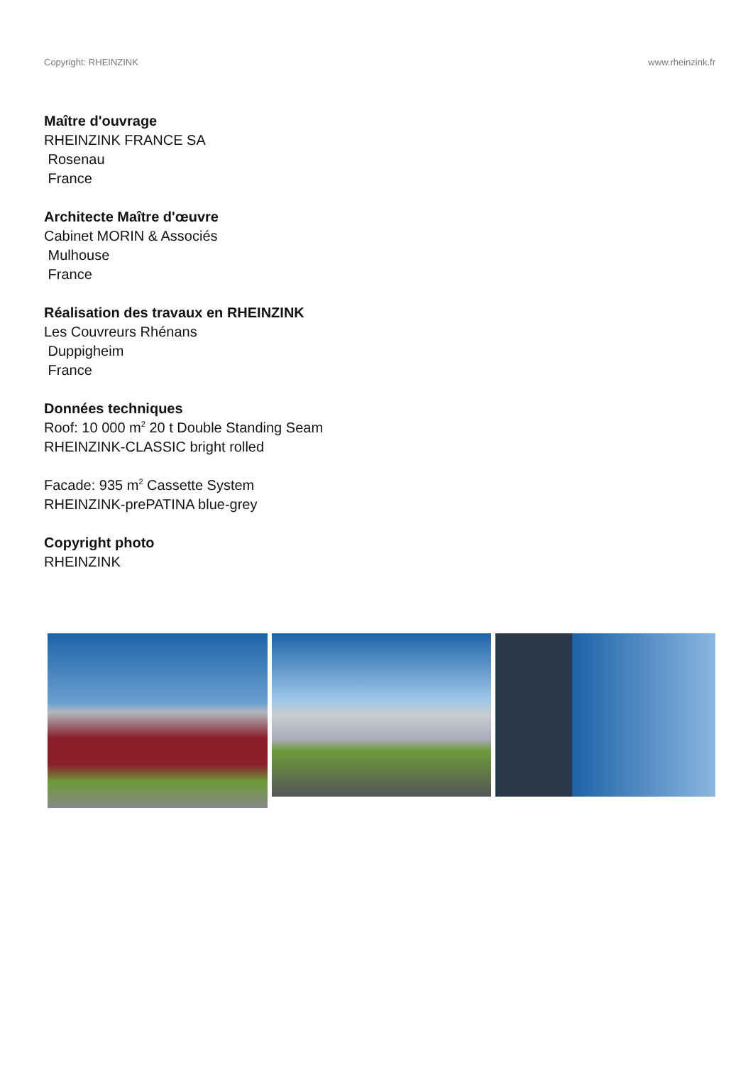Copyright: RHEINZINK www.rheinzink.fr
Maître d'ouvrage
RHEINZINK FRANCE SA
Rosenau
France
Architecte Maître d'œuvre
Cabinet MORIN & Associés
Mulhouse
France
Réalisation des travaux en RHEINZINK
Les Couvreurs Rhénans
Duppigheim
France
Données techniques
Roof: 10 000 m<sup>2</sup> 20 t Double Standing Seam
RHEINZINK-CLASSIC bright rolled
Facade: 935 m<sup>2</sup> Cassette System
RHEINZINK-prePATINA blue-grey
Copyright photo
RHEINZINK